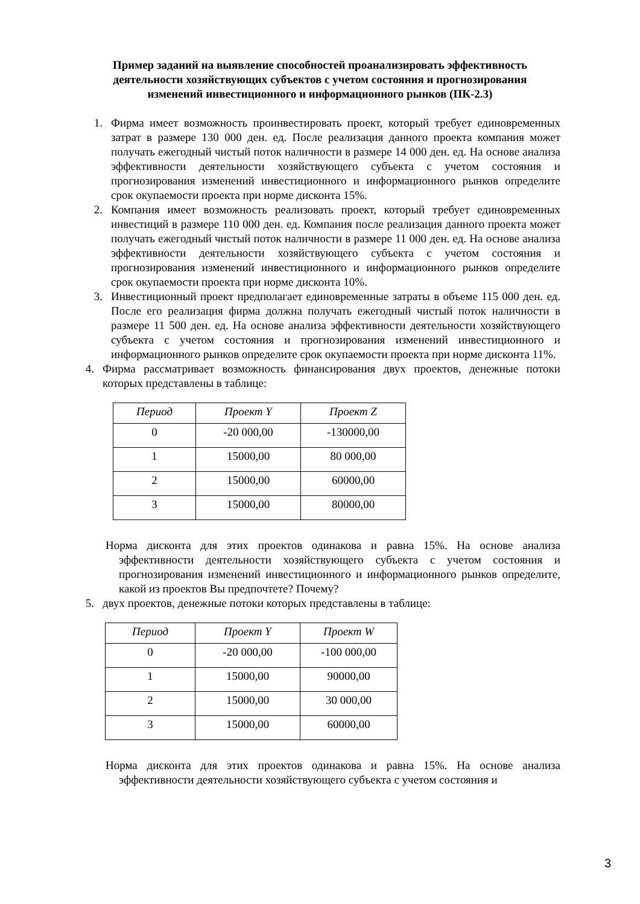Пример заданий на выявление способностей проанализировать эффективность деятельности хозяйствующих субъектов с учетом состояния и прогнозирования изменений инвестиционного и информационного рынков (ПК-2.3)
1. Фирма имеет возможность проинвестировать проект, который требует единовременных затрат в размере 130 000 ден. ед. После реализация данного проекта компания может получать ежегодный чистый поток наличности в размере 14 000 ден. ед. На основе анализа эффективности деятельности хозяйствующего субъекта с учетом состояния и прогнозирования изменений инвестиционного и информационного рынков определите срок окупаемости проекта при норме дисконта 15%.
2. Компания имеет возможность реализовать проект, который требует единовременных инвестиций в размере 110 000 ден. ед. Компания после реализация данного проекта может получать ежегодный чистый поток наличности в размере 11 000 ден. ед. На основе анализа эффективности деятельности хозяйствующего субъекта с учетом состояния и прогнозирования изменений инвестиционного и информационного рынков определите срок окупаемости проекта при норме дисконта 10%.
3. Инвестиционный проект предполагает единовременные затраты в объеме 115 000 ден. ед. После его реализация фирма должна получать ежегодный чистый поток наличности в размере 11 500 ден. ед. На основе анализа эффективности деятельности хозяйствующего субъекта с учетом состояния и прогнозирования изменений инвестиционного и информационного рынков определите срок окупаемости проекта при норме дисконта 11%.
4. Фирма рассматривает возможность финансирования двух проектов, денежные потоки которых представлены в таблице:
| Период | Проект Y | Проект Z |
| --- | --- | --- |
| 0 | -20 000,00 | -130000,00 |
| 1 | 15000,00 | 80 000,00 |
| 2 | 15000,00 | 60000,00 |
| 3 | 15000,00 | 80000,00 |
Норма дисконта для этих проектов одинакова и равна 15%. На основе анализа эффективности деятельности хозяйствующего субъекта с учетом состояния и прогнозирования изменений инвестиционного и информационного рынков определите, какой из проектов Вы предпочтете? Почему?
5. двух проектов, денежные потоки которых представлены в таблице:
| Период | Проект Y | Проект W |
| --- | --- | --- |
| 0 | -20 000,00 | -100 000,00 |
| 1 | 15000,00 | 90000,00 |
| 2 | 15000,00 | 30 000,00 |
| 3 | 15000,00 | 60000,00 |
Норма дисконта для этих проектов одинакова и равна 15%. На основе анализа эффективности деятельности хозяйствующего субъекта с учетом состояния и
3